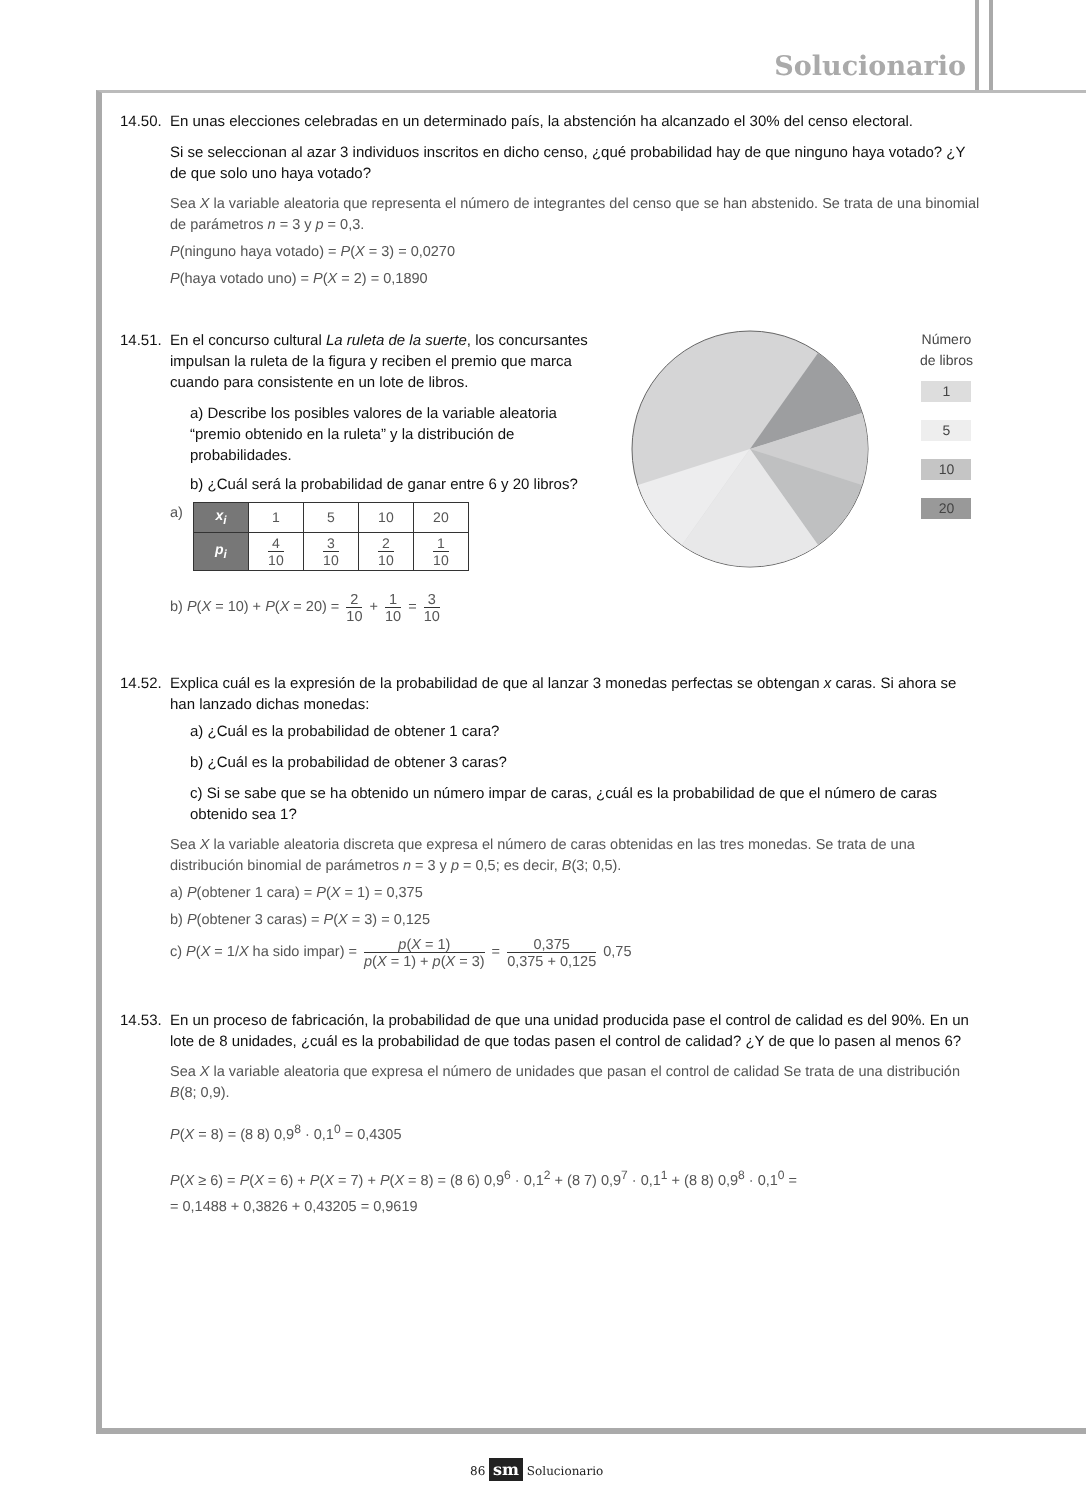Solucionario
14.50. En unas elecciones celebradas en un determinado país, la abstención ha alcanzado el 30% del censo electoral.
Si se seleccionan al azar 3 individuos inscritos en dicho censo, ¿qué probabilidad hay de que ninguno haya votado? ¿Y de que solo uno haya votado?
Sea X la variable aleatoria que representa el número de integrantes del censo que se han abstenido. Se trata de una binomial de parámetros n = 3 y p = 0,3.
P(ninguno haya votado) = P(X = 3) = 0,0270
P(haya votado uno) = P(X = 2) = 0,1890
14.51. En el concurso cultural La ruleta de la suerte, los concursantes impulsan la ruleta de la figura y reciben el premio que marca cuando para consistente en un lote de libros.
a) Describe los posibles valores de la variable aleatoria “premio obtenido en la ruleta” y la distribución de probabilidades.
b) ¿Cuál será la probabilidad de ganar entre 6 y 20 libros?
a)
| x<sub>i</sub> | 1 | 5 | 10 | 20 |
| p<sub>i</sub> | 4 10 | 3 10 | 2 10 | 1 10 |
b) P(X = 10) + P(X = 20) = 2 10 + 1 10 = 3 10
Número
de libros
1
5
10
20
14.52. Explica cuál es la expresión de la probabilidad de que al lanzar 3 monedas perfectas se obtengan x caras. Si ahora se han lanzado dichas monedas:
a) ¿Cuál es la probabilidad de obtener 1 cara?
b) ¿Cuál es la probabilidad de obtener 3 caras?
c) Si se sabe que se ha obtenido un número impar de caras, ¿cuál es la probabilidad de que el número de caras obtenido sea 1?
Sea X la variable aleatoria discreta que expresa el número de caras obtenidas en las tres monedas. Se trata de una distribución binomial de parámetros n = 3 y p = 0,5; es decir, B(3; 0,5).
a) P(obtener 1 cara) = P(X = 1) = 0,375
b) P(obtener 3 caras) = P(X = 3) = 0,125
c) P(X = 1/X ha sido impar) = p(X = 1) p(X = 1) + p(X = 3) = 0,375 0,375 + 0,125 0,75
14.53. En un proceso de fabricación, la probabilidad de que una unidad producida pase el control de calidad es del 90%. En un lote de 8 unidades, ¿cuál es la probabilidad de que todas pasen el control de calidad? ¿Y de que lo pasen al menos 6?
Sea X la variable aleatoria que expresa el número de unidades que pasan el control de calidad Se trata de una distribución B(8; 0,9).
P(X = 8) = (8 8) 0,9<sup>8</sup> · 0,1<sup>0</sup> = 0,4305
P(X ≥ 6) = P(X = 6) + P(X = 7) + P(X = 8) = (8 6) 0,9<sup>6</sup> · 0,1<sup>2</sup> + (8 7) 0,9<sup>7</sup> · 0,1<sup>1</sup> + (8 8) 0,9<sup>8</sup> · 0,1<sup>0</sup> =
= 0,1488 + 0,3826 + 0,43205 = 0,9619
86 sm Solucionario